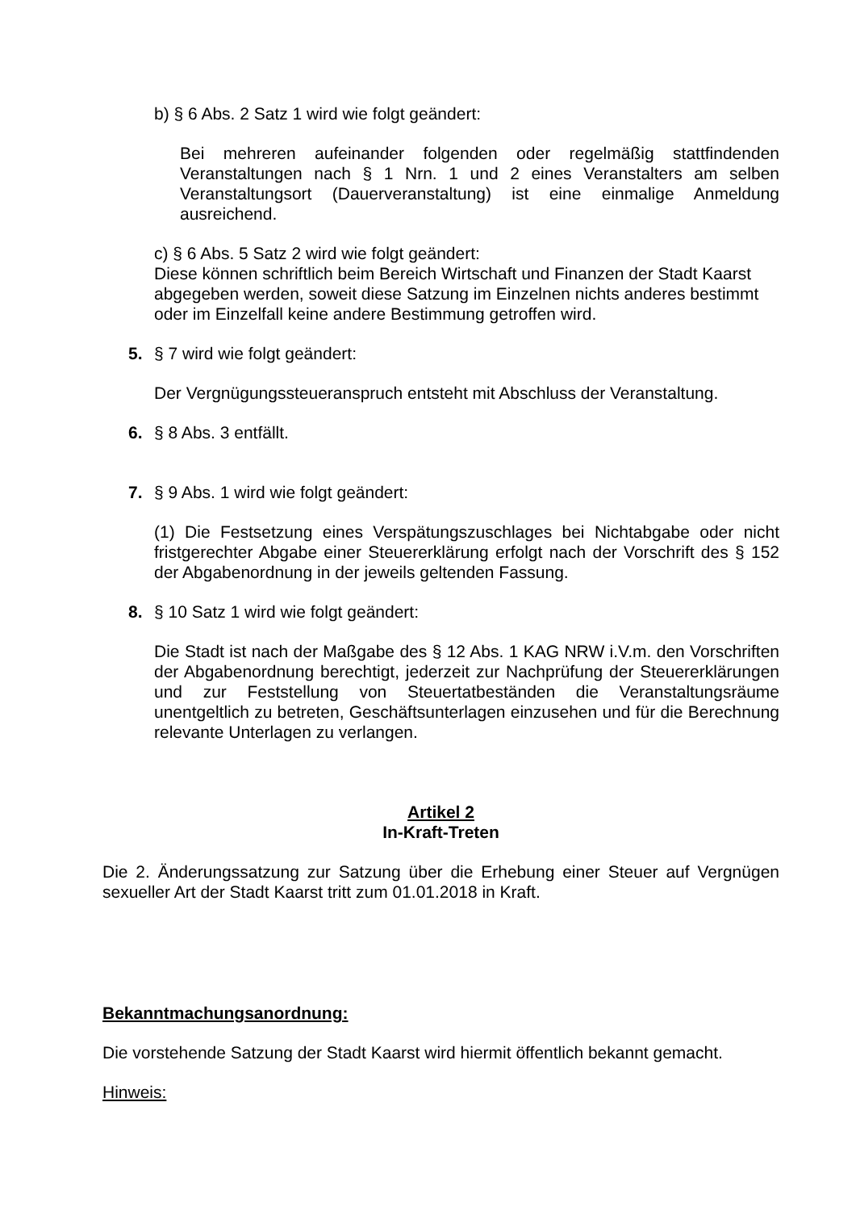b) § 6 Abs. 2 Satz 1 wird wie folgt geändert:
Bei mehreren aufeinander folgenden oder regelmäßig stattfindenden Veranstaltungen nach § 1 Nrn. 1 und 2 eines Veranstalters am selben Veranstaltungsort (Dauerveranstaltung) ist eine einmalige Anmeldung ausreichend.
c) § 6 Abs. 5 Satz 2 wird wie folgt geändert:
Diese können schriftlich beim Bereich Wirtschaft und Finanzen der Stadt Kaarst abgegeben werden, soweit diese Satzung im Einzelnen nichts anderes bestimmt oder im Einzelfall keine andere Bestimmung getroffen wird.
5. § 7 wird wie folgt geändert:
Der Vergnügungssteueranspruch entsteht mit Abschluss der Veranstaltung.
6. § 8 Abs. 3 entfällt.
7. § 9 Abs. 1 wird wie folgt geändert:
(1) Die Festsetzung eines Verspätungszuschlages bei Nichtabgabe oder nicht fristgerechter Abgabe einer Steuererklärung erfolgt nach der Vorschrift des § 152 der Abgabenordnung in der jeweils geltenden Fassung.
8. § 10 Satz 1 wird wie folgt geändert:
Die Stadt ist nach der Maßgabe des § 12 Abs. 1 KAG NRW i.V.m. den Vorschriften der Abgabenordnung berechtigt, jederzeit zur Nachprüfung der Steuererklärungen und zur Feststellung von Steuertatbeständen die Veranstaltungsräume unentgeltlich zu betreten, Geschäftsunterlagen einzusehen und für die Berechnung relevante Unterlagen zu verlangen.
Artikel 2
In-Kraft-Treten
Die 2. Änderungssatzung zur Satzung über die Erhebung einer Steuer auf Vergnügen sexueller Art der Stadt Kaarst tritt zum 01.01.2018 in Kraft.
Bekanntmachungsanordnung:
Die vorstehende Satzung der Stadt Kaarst wird hiermit öffentlich bekannt gemacht.
Hinweis: